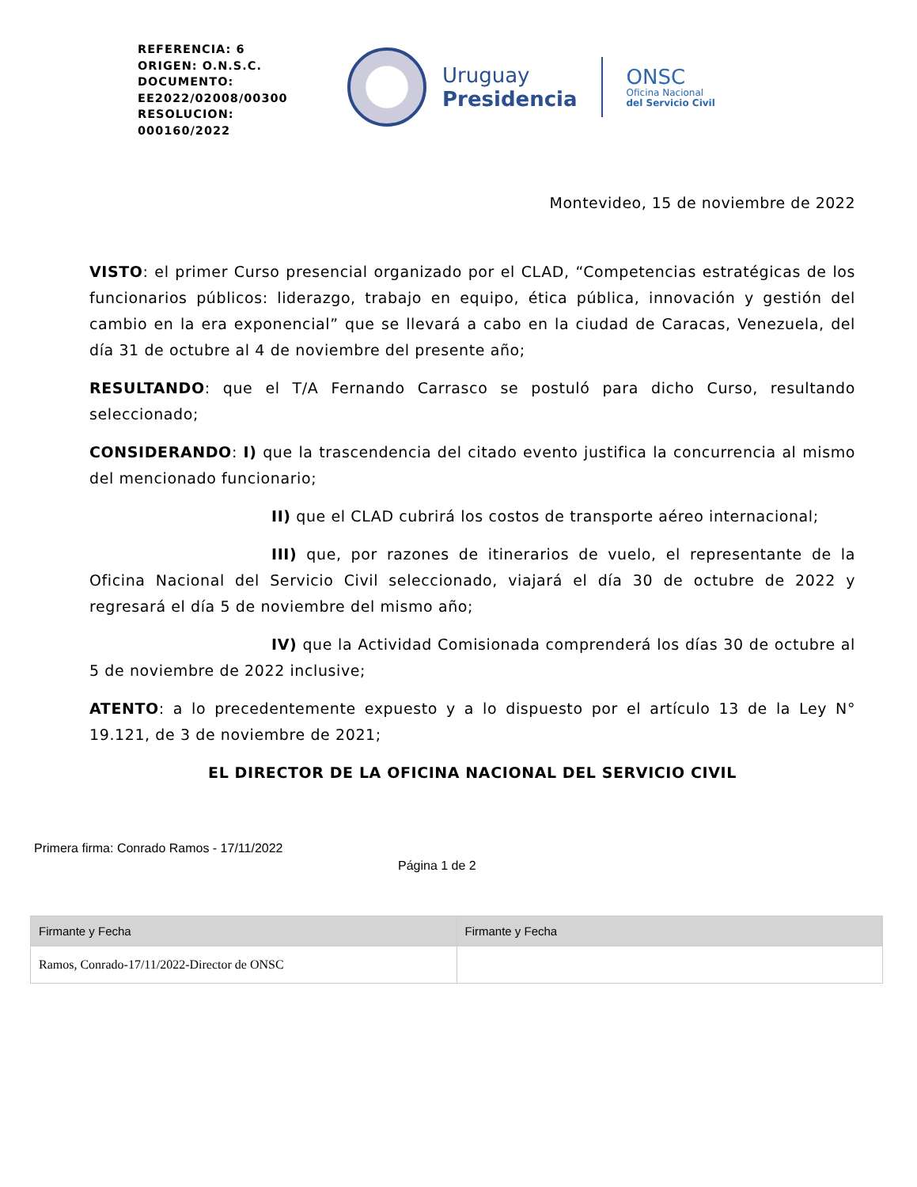REFERENCIA: 6
ORIGEN: O.N.S.C.
DOCUMENTO:
EE2022/02008/00300
RESOLUCION:
000160/2022
Uruguay
Presidencia
ONSC
Oficina Nacional
del Servicio Civil
Montevideo, 15 de noviembre de 2022
VISTO: el primer Curso presencial organizado por el CLAD, “Competencias estratégicas de los funcionarios públicos: liderazgo, trabajo en equipo, ética pública, innovación y gestión del cambio en la era exponencial” que se llevará a cabo en la ciudad de Caracas, Venezuela, del día 31 de octubre al 4 de noviembre del presente año;
RESULTANDO: que el T/A Fernando Carrasco se postuló para dicho Curso, resultando seleccionado;
CONSIDERANDO: I) que la trascendencia del citado evento justifica la concurrencia al mismo del mencionado funcionario;
II) que el CLAD cubrirá los costos de transporte aéreo internacional;
III) que, por razones de itinerarios de vuelo, el representante de la Oficina Nacional del Servicio Civil seleccionado, viajará el día 30 de octubre de 2022 y regresará el día 5 de noviembre del mismo año;
IV) que la Actividad Comisionada comprenderá los días 30 de octubre al 5 de noviembre de 2022 inclusive;
ATENTO: a lo precedentemente expuesto y a lo dispuesto por el artículo 13 de la Ley N° 19.121, de 3 de noviembre de 2021;
EL DIRECTOR DE LA OFICINA NACIONAL DEL SERVICIO CIVIL
Primera firma: Conrado Ramos - 17/11/2022
Página 1 de 2
| Firmante y Fecha | Firmante y Fecha |
| --- | --- |
| Ramos, Conrado-17/11/2022-Director de ONSC | |